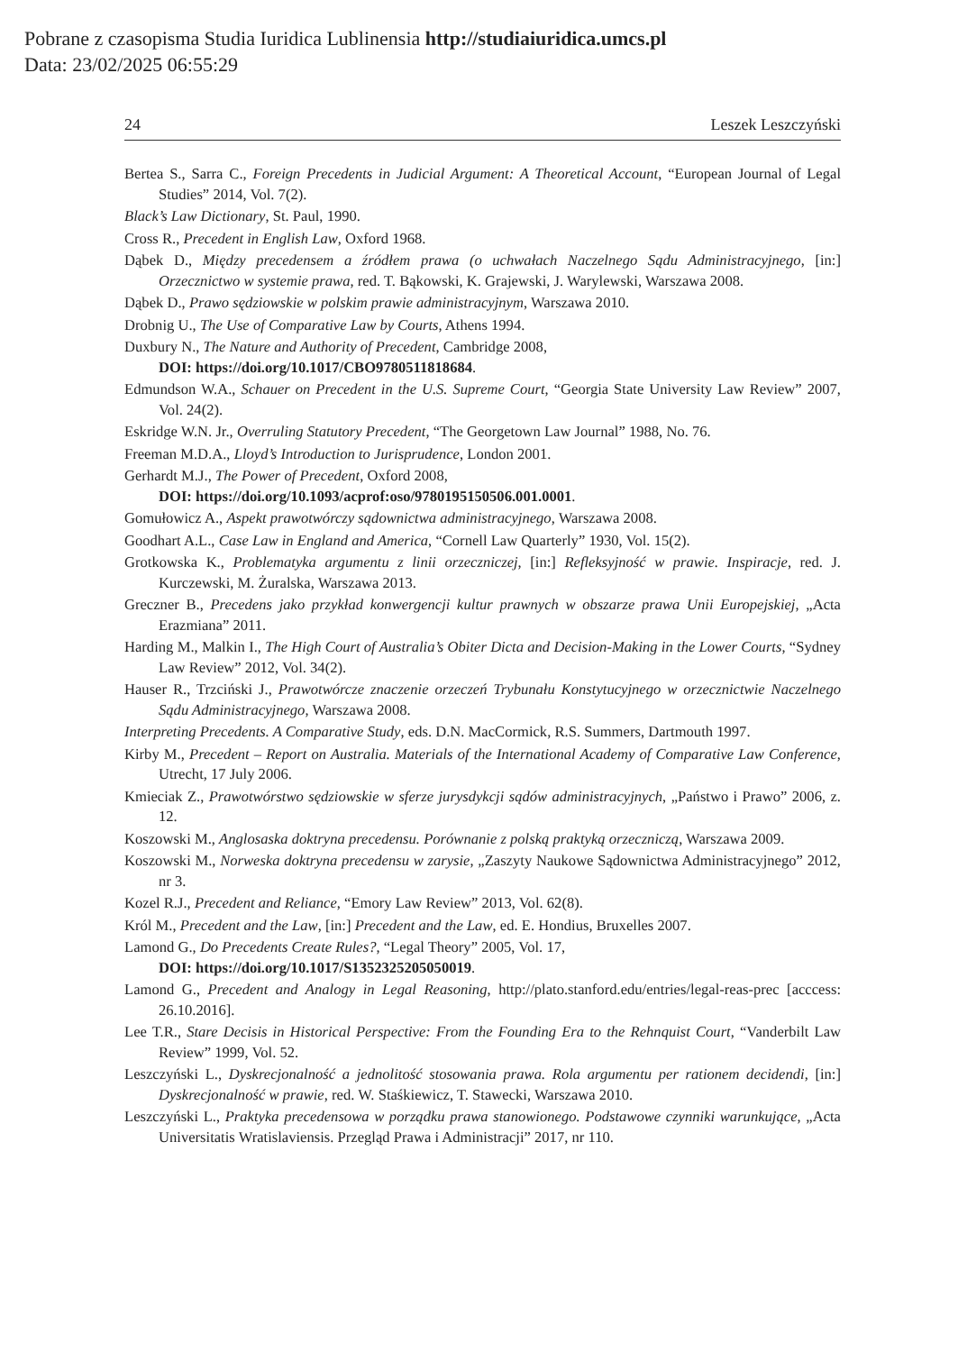Pobrane z czasopisma Studia Iuridica Lublinensia http://studiaiuridica.umcs.pl
Data: 23/02/2025 06:55:29
24 Leszek Leszczyński
Bertea S., Sarra C., Foreign Precedents in Judicial Argument: A Theoretical Account, “European Journal of Legal Studies” 2014, Vol. 7(2).
Black’s Law Dictionary, St. Paul, 1990.
Cross R., Precedent in English Law, Oxford 1968.
Dąbek D., Między precedensem a źródłem prawa (o uchwałach Naczelnego Sądu Administracyjnego, [in:] Orzecznictwo w systemie prawa, red. T. Bąkowski, K. Grajewski, J. Warylewski, Warszawa 2008.
Dąbek D., Prawo sędziowskie w polskim prawie administracyjnym, Warszawa 2010.
Drobnig U., The Use of Comparative Law by Courts, Athens 1994.
Duxbury N., The Nature and Authority of Precedent, Cambridge 2008,
DOI: https://doi.org/10.1017/CBO9780511818684.
Edmundson W.A., Schauer on Precedent in the U.S. Supreme Court, “Georgia State University Law Review” 2007, Vol. 24(2).
Eskridge W.N. Jr., Overruling Statutory Precedent, “The Georgetown Law Journal” 1988, No. 76.
Freeman M.D.A., Lloyd’s Introduction to Jurisprudence, London 2001.
Gerhardt M.J., The Power of Precedent, Oxford 2008,
DOI: https://doi.org/10.1093/acprof:oso/9780195150506.001.0001.
Gomułowicz A., Aspekt prawotwórczy sądownictwa administracyjnego, Warszawa 2008.
Goodhart A.L., Case Law in England and America, “Cornell Law Quarterly” 1930, Vol. 15(2).
Grotkowska K., Problematyka argumentu z linii orzeczniczej, [in:] Refleksyjność w prawie. Inspiracje, red. J. Kurczewski, M. Żuralska, Warszawa 2013.
Greczner B., Precedens jako przykład konwergencji kultur prawnych w obszarze prawa Unii Europejskiej, „Acta Erazmiana” 2011.
Harding M., Malkin I., The High Court of Australia’s Obiter Dicta and Decision-Making in the Lower Courts, “Sydney Law Review” 2012, Vol. 34(2).
Hauser R., Trzciński J., Prawotwórcze znaczenie orzeczeń Trybunału Konstytucyjnego w orzecznictwie Naczelnego Sądu Administracyjnego, Warszawa 2008.
Interpreting Precedents. A Comparative Study, eds. D.N. MacCormick, R.S. Summers, Dartmouth 1997.
Kirby M., Precedent – Report on Australia. Materials of the International Academy of Comparative Law Conference, Utrecht, 17 July 2006.
Kmieciak Z., Prawotwórstwo sędziowskie w sferze jurysdykcji sądów administracyjnych, „Państwo i Prawo” 2006, z. 12.
Koszowski M., Anglosaska doktryna precedensu. Porównanie z polską praktyką orzeczniczą, Warszawa 2009.
Koszowski M., Norweska doktryna precedensu w zarysie, „Zaszyty Naukowe Sądownictwa Administracyjnego” 2012, nr 3.
Kozel R.J., Precedent and Reliance, “Emory Law Review” 2013, Vol. 62(8).
Król M., Precedent and the Law, [in:] Precedent and the Law, ed. E. Hondius, Bruxelles 2007.
Lamond G., Do Precedents Create Rules?, “Legal Theory” 2005, Vol. 17,
DOI: https://doi.org/10.1017/S1352325205050019.
Lamond G., Precedent and Analogy in Legal Reasoning, http://plato.stanford.edu/entries/legal-reas-prec [acccess: 26.10.2016].
Lee T.R., Stare Decisis in Historical Perspective: From the Founding Era to the Rehnquist Court, “Vanderbilt Law Review” 1999, Vol. 52.
Leszczyński L., Dyskrecjonalność a jednolitość stosowania prawa. Rola argumentu per rationem decidendi, [in:] Dyskrecjonalność w prawie, red. W. Staśkiewicz, T. Stawecki, Warszawa 2010.
Leszczyński L., Praktyka precedensowa w porządku prawa stanowionego. Podstawowe czynniki warunkujące, „Acta Universitatis Wratislaviensis. Przegląd Prawa i Administracji” 2017, nr 110.